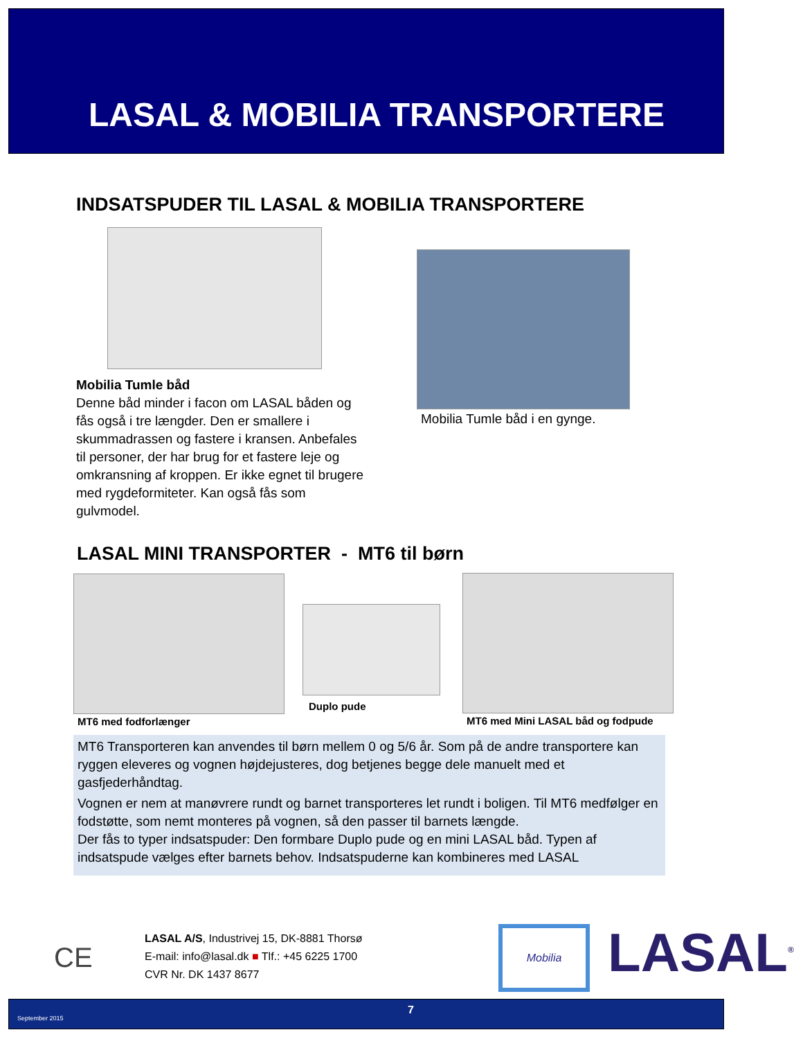LASAL & MOBILIA TRANSPORTERE
INDSATSPUDER TIL LASAL & MOBILIA TRANSPORTERE
Mobilia Tumle båd
Denne båd minder i facon om LASAL båden og fås også i tre længder. Den er smallere i skummadrassen og fastere i kransen. Anbefales til personer, der har brug for et fastere leje og omkransning af kroppen. Er ikke egnet til brugere med rygdeformiteter. Kan også fås som gulvmodel.
Mobilia Tumle båd i en gynge.
LASAL MINI TRANSPORTER - MT6 til børn
Duplo pude
MT6 med fodforlænger
MT6 med Mini LASAL båd og fodpude
MT6 Transporteren kan anvendes til børn mellem 0 og 5/6 år. Som på de andre transportere kan ryggen eleveres og vognen højdejusteres, dog betjenes begge dele manuelt med et gasfjederhåndtag.
Vognen er nem at manøvrere rundt og barnet transporteres let rundt i boligen. Til MT6 medfølger en fodstøtte, som nemt monteres på vognen, så den passer til barnets længde.
Der fås to typer indsatspuder: Den formbare Duplo pude og en mini LASAL båd. Typen af indsatspude vælges efter barnets behov. Indsatspuderne kan kombineres med LASAL
CE
LASAL A/S, Industrivej 15, DK-8881 Thorsø
E-mail: info@lasal.dk ■ Tlf.: +45 6225 1700
CVR Nr. DK 1437 8677
Mobilia LASAL<sup>®</sup>
September 2015
7